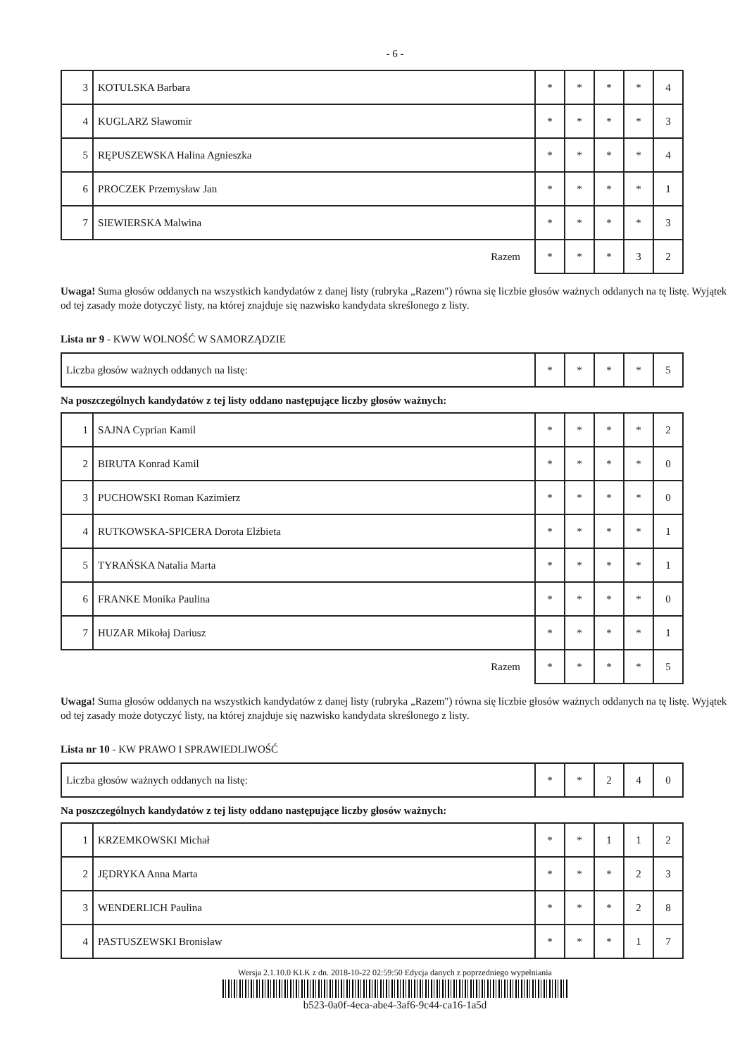- 6 -
| 3 | KOTULSKA Barbara | * | * | * | * | 4 |
| 4 | KUGLARZ Sławomir | * | * | * | * | 3 |
| 5 | RĘPUSZEWSKA Halina Agnieszka | * | * | * | * | 4 |
| 6 | PROCZEK Przemysław Jan | * | * | * | * | 1 |
| 7 | SIEWIERSKA Malwina | * | * | * | * | 3 |
| Razem | | * | * | * | 3 | 2 |
Uwaga! Suma głosów oddanych na wszystkich kandydatów z danej listy (rubryka „Razem") równa się liczbie głosów ważnych oddanych na tę listę. Wyjątek od tej zasady może dotyczyć listy, na której znajduje się nazwisko kandydata skreślonego z listy.
Lista nr 9 - KWW WOLNOŚĆ W SAMORZĄDZIE
| Liczba głosów ważnych oddanych na listę: | * | * | * | * | 5 |
Na poszczególnych kandydatów z tej listy oddano następujące liczby głosów ważnych:
| 1 | SAJNA Cyprian Kamil | * | * | * | * | 2 |
| 2 | BIRUTA Konrad Kamil | * | * | * | * | 0 |
| 3 | PUCHOWSKI Roman Kazimierz | * | * | * | * | 0 |
| 4 | RUTKOWSKA-SPICERA Dorota Elżbieta | * | * | * | * | 1 |
| 5 | TYRAŃSKA Natalia Marta | * | * | * | * | 1 |
| 6 | FRANKE Monika Paulina | * | * | * | * | 0 |
| 7 | HUZAR Mikołaj Dariusz | * | * | * | * | 1 |
| Razem | | * | * | * | * | 5 |
Uwaga! Suma głosów oddanych na wszystkich kandydatów z danej listy (rubryka „Razem") równa się liczbie głosów ważnych oddanych na tę listę. Wyjątek od tej zasady może dotyczyć listy, na której znajduje się nazwisko kandydata skreślonego z listy.
Lista nr 10 - KW PRAWO I SPRAWIEDLIWOŚĆ
| Liczba głosów ważnych oddanych na listę: | * | * | 2 | 4 | 0 |
Na poszczególnych kandydatów z tej listy oddano następujące liczby głosów ważnych:
| 1 | KRZEMKOWSKI Michał | * | * | 1 | 1 | 2 |
| 2 | JĘDRYKA Anna Marta | * | * | * | 2 | 3 |
| 3 | WENDERLICH Paulina | * | * | * | 2 | 8 |
| 4 | PASTUSZEWSKI Bronisław | * | * | * | 1 | 7 |
Wersja 2.1.10.0 KLK z dn. 2018-10-22 02:59:50 Edycja danych z poprzedniego wypełniania
b523-0a0f-4eca-abe4-3af6-9c44-ca16-1a5d